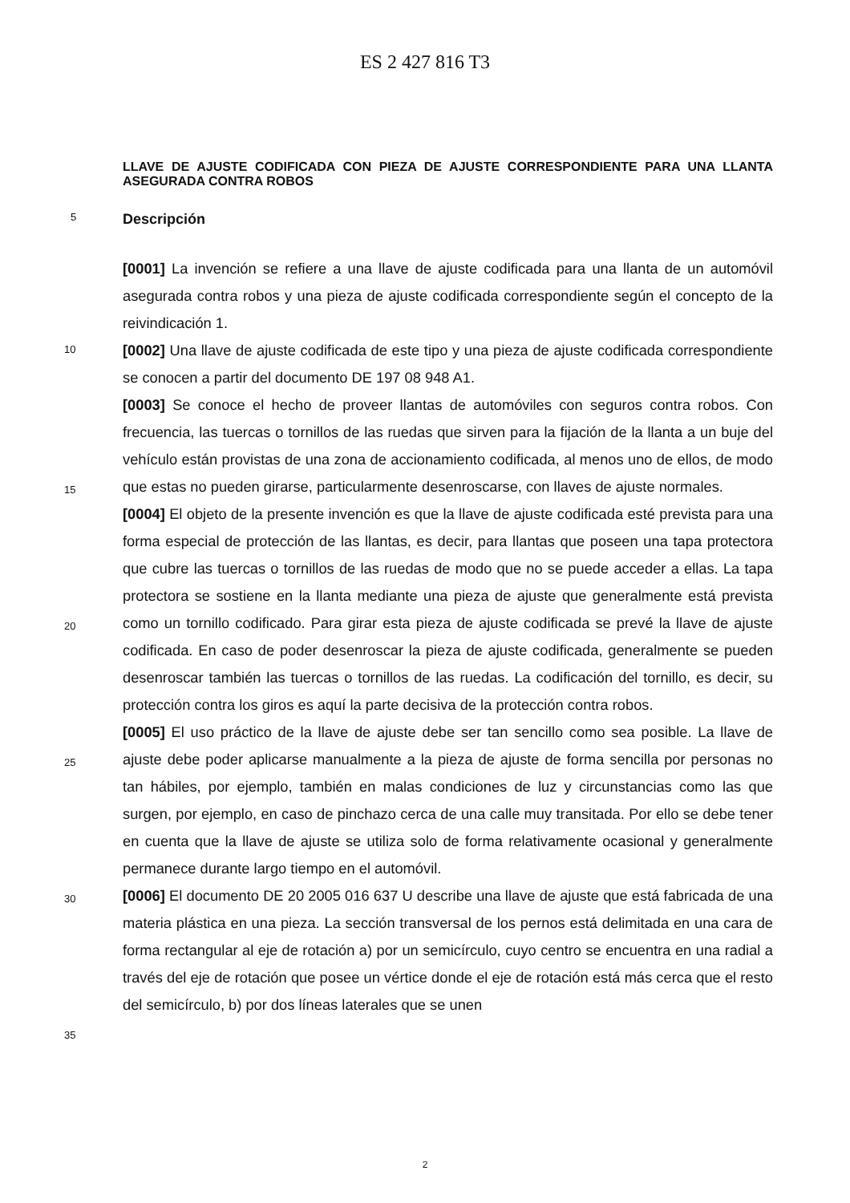ES 2 427 816 T3
LLAVE DE AJUSTE CODIFICADA CON PIEZA DE AJUSTE CORRESPONDIENTE PARA UNA LLANTA ASEGURADA CONTRA ROBOS
5
Descripción
[0001] La invención se refiere a una llave de ajuste codificada para una llanta de un automóvil asegurada contra robos y una pieza de ajuste codificada correspondiente según el concepto de la reivindicación 1.
10
[0002] Una llave de ajuste codificada de este tipo y una pieza de ajuste codificada correspondiente se conocen a partir del documento DE 197 08 948 A1.
[0003] Se conoce el hecho de proveer llantas de automóviles con seguros contra robos. Con frecuencia, las tuercas o tornillos de las ruedas que sirven para la fijación de la llanta a un buje del vehículo están provistas de una zona de accionamiento codificada, al menos uno de ellos, de modo que estas no pueden girarse, particularmente desenroscarse, con llaves de ajuste normales.
[0004] El objeto de la presente invención es que la llave de ajuste codificada esté prevista para una forma especial de protección de las llantas, es decir, para llantas que poseen una tapa protectora que cubre las tuercas o tornillos de las ruedas de modo que no se puede acceder a ellas. La tapa protectora se sostiene en la llanta mediante una pieza de ajuste que generalmente está prevista como un tornillo codificado. Para girar esta pieza de ajuste codificada se prevé la llave de ajuste codificada. En caso de poder desenroscar la pieza de ajuste codificada, generalmente se pueden desenroscar también las tuercas o tornillos de las ruedas. La codificación del tornillo, es decir, su protección contra los giros es aquí la parte decisiva de la protección contra robos.
[0005] El uso práctico de la llave de ajuste debe ser tan sencillo como sea posible. La llave de ajuste debe poder aplicarse manualmente a la pieza de ajuste de forma sencilla por personas no tan hábiles, por ejemplo, también en malas condiciones de luz y circunstancias como las que surgen, por ejemplo, en caso de pinchazo cerca de una calle muy transitada. Por ello se debe tener en cuenta que la llave de ajuste se utiliza solo de forma relativamente ocasional y generalmente permanece durante largo tiempo en el automóvil.
[0006] El documento DE 20 2005 016 637 U describe una llave de ajuste que está fabricada de una materia plástica en una pieza. La sección transversal de los pernos está delimitada en una cara de forma rectangular al eje de rotación a) por un semicírculo, cuyo centro se encuentra en una radial a través del eje de rotación que posee un vértice donde el eje de rotación está más cerca que el resto del semicírculo, b) por dos líneas laterales que se unen
15
20
25
30
35
2